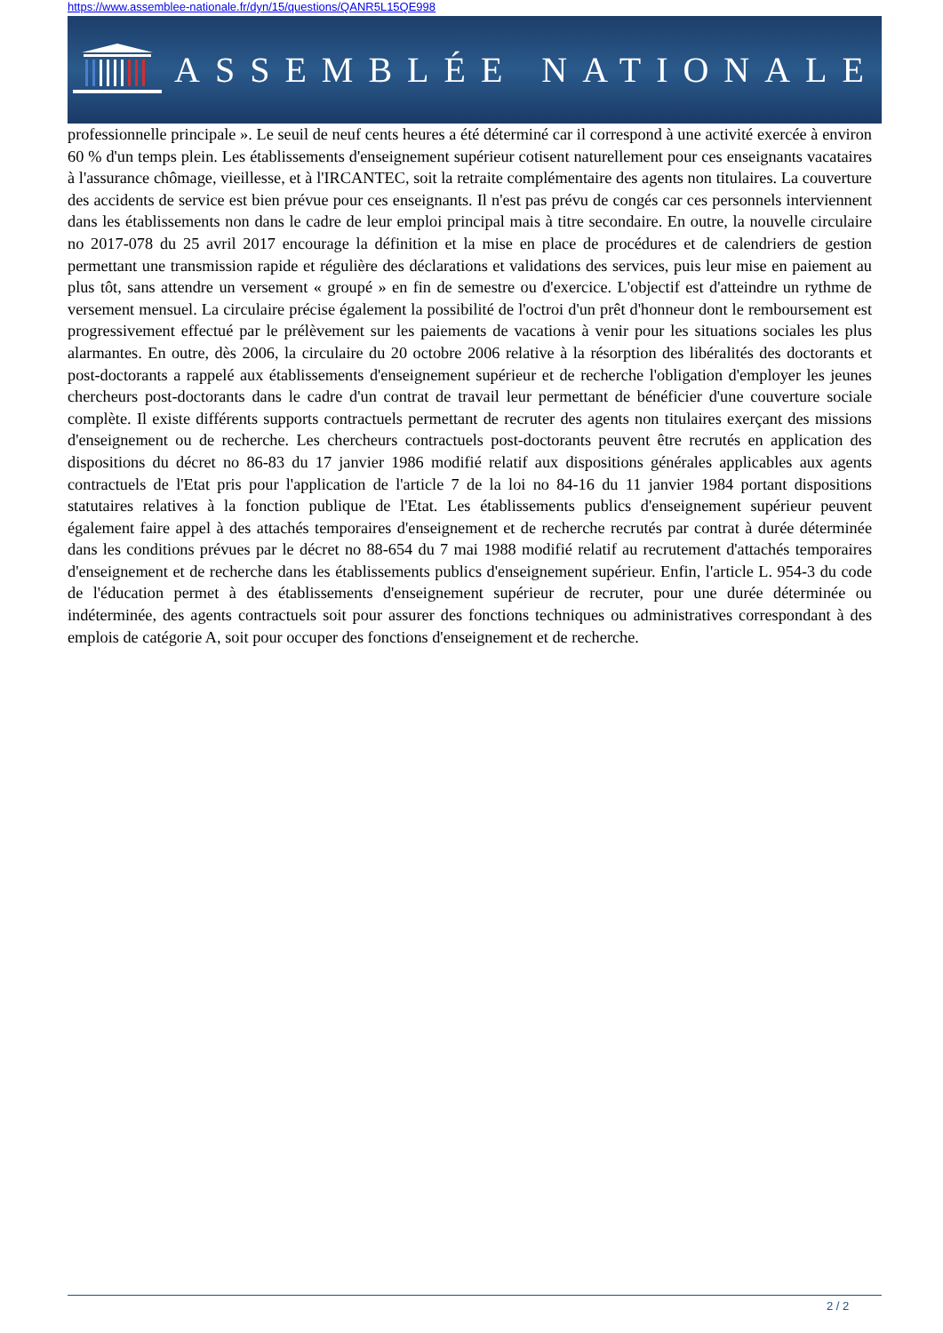https://www.assemblee-nationale.fr/dyn/15/questions/QANR5L15QE998
ASSEMBLÉE NATIONALE
professionnelle principale ». Le seuil de neuf cents heures a été déterminé car il correspond à une activité exercée à environ 60 % d'un temps plein. Les établissements d'enseignement supérieur cotisent naturellement pour ces enseignants vacataires à l'assurance chômage, vieillesse, et à l'IRCANTEC, soit la retraite complémentaire des agents non titulaires. La couverture des accidents de service est bien prévue pour ces enseignants. Il n'est pas prévu de congés car ces personnels interviennent dans les établissements non dans le cadre de leur emploi principal mais à titre secondaire. En outre, la nouvelle circulaire no 2017-078 du 25 avril 2017 encourage la définition et la mise en place de procédures et de calendriers de gestion permettant une transmission rapide et régulière des déclarations et validations des services, puis leur mise en paiement au plus tôt, sans attendre un versement « groupé » en fin de semestre ou d'exercice. L'objectif est d'atteindre un rythme de versement mensuel. La circulaire précise également la possibilité de l'octroi d'un prêt d'honneur dont le remboursement est progressivement effectué par le prélèvement sur les paiements de vacations à venir pour les situations sociales les plus alarmantes. En outre, dès 2006, la circulaire du 20 octobre 2006 relative à la résorption des libéralités des doctorants et post-doctorants a rappelé aux établissements d'enseignement supérieur et de recherche l'obligation d'employer les jeunes chercheurs post-doctorants dans le cadre d'un contrat de travail leur permettant de bénéficier d'une couverture sociale complète. Il existe différents supports contractuels permettant de recruter des agents non titulaires exerçant des missions d'enseignement ou de recherche. Les chercheurs contractuels post-doctorants peuvent être recrutés en application des dispositions du décret no 86-83 du 17 janvier 1986 modifié relatif aux dispositions générales applicables aux agents contractuels de l'Etat pris pour l'application de l'article 7 de la loi no 84-16 du 11 janvier 1984 portant dispositions statutaires relatives à la fonction publique de l'Etat. Les établissements publics d'enseignement supérieur peuvent également faire appel à des attachés temporaires d'enseignement et de recherche recrutés par contrat à durée déterminée dans les conditions prévues par le décret no 88-654 du 7 mai 1988 modifié relatif au recrutement d'attachés temporaires d'enseignement et de recherche dans les établissements publics d'enseignement supérieur. Enfin, l'article L. 954-3 du code de l'éducation permet à des établissements d'enseignement supérieur de recruter, pour une durée déterminée ou indéterminée, des agents contractuels soit pour assurer des fonctions techniques ou administratives correspondant à des emplois de catégorie A, soit pour occuper des fonctions d'enseignement et de recherche.
2 / 2